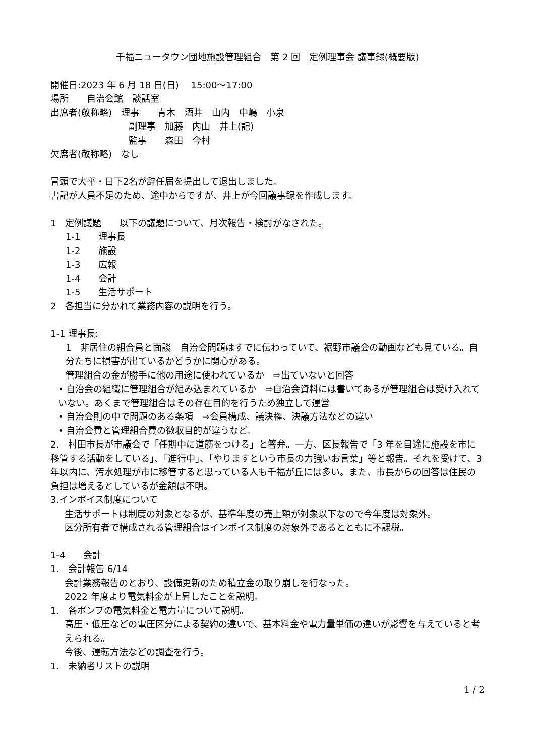千福ニュータウン団地施設管理組合　第 2 回　定例理事会 議事録(概要版)
開催日:2023 年 6 月 18 日(日)　 15:00～17:00
場所　　自治会館　談話室
出席者(敬称略)　理事　　青木　酒井　山内　中嶋　小泉
副理事　加藤　内山　井上(記)
監事　　森田　今村
欠席者(敬称略)　なし
冒頭で大平・日下2名が辞任届を提出して退出しました。
書記が人員不足のため、途中からですが、井上が今回議事録を作成します。
1　定例議題　　以下の議題について、月次報告・検討がなされた。
1-1　　理事長
1-2　　施設
1-3　　広報
1-4　　会計
1-5　　生活サポート
2　各担当に分かれて業務内容の説明を行う。
1-1 理事長:
1　非居住の組合員と面談　自治会問題はすでに伝わっていて、裾野市議会の動画なども見ている。自分たちに損害が出ているかどうかに関心がある。
管理組合の金が勝手に他の用途に使われているか　⇨出ていないと回答
• 自治会の組織に管理組合が組み込まれているか　⇨自治会資料には書いてあるが管理組合は受け入れていない。あくまで管理組合はその存在目的を行うため独立して運営
• 自治会則の中で問題のある条項　⇨会員構成、議決権、決議方法などの違い
• 自治会費と管理組合費の徴収目的が違うなど。
2.　村田市長が市議会で「任期中に道筋をつける」と答弁。一方、区長報告で「3 年を目途に施設を市に移管する活動をしている」、「進行中」、「やりますという市長の力強いお言葉」等と報告。それを受けて、3 年以内に、汚水処理が市に移管すると思っている人も千福が丘には多い。また、市長からの回答は住民の負担は増えるとしているが金額は不明。
3.インボイス制度について
生活サポートは制度の対象となるが、基準年度の売上額が対象以下なので今年度は対象外。
区分所有者で構成される管理組合はインボイス制度の対象外であるとともに不課税。
1-4　　会計
1.　会計報告 6/14
会計業務報告のとおり、設備更新のため積立金の取り崩しを行なった。
2022 年度より電気料金が上昇したことを説明。
1.　各ポンプの電気料金と電力量について説明。
高圧・低圧などの電圧区分による契約の違いで、基本料金や電力量単価の違いが影響を与えていると考えられる。
今後、運転方法などの調査を行う。
1.　未納者リストの説明
1 / 2